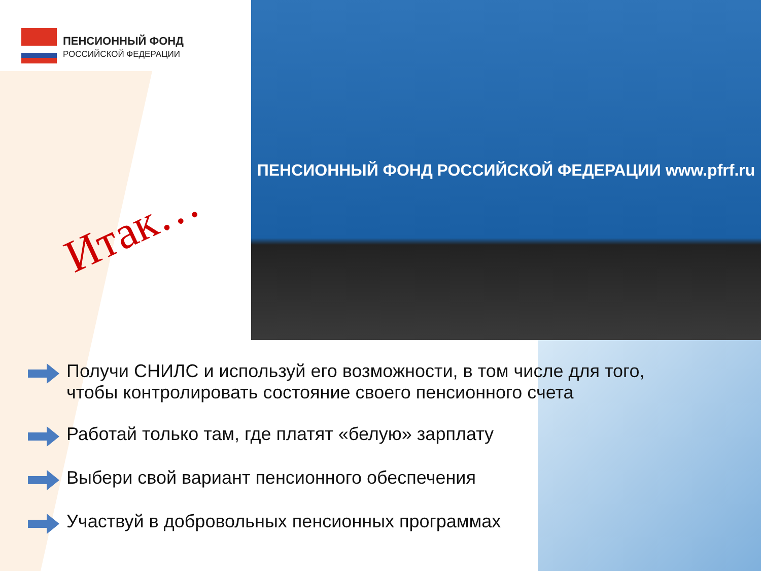ПЕНСИОННЫЙ ФОНД
РОССИЙСКОЙ ФЕДЕРАЦИИ
ПЕНСИОННЫЙ ФОНД РОССИЙСКОЙ ФЕДЕРАЦИИ www.pfrf.ru
Итак…
Получи СНИЛС и используй его возможности, в том числе для того, чтобы контролировать состояние своего пенсионного счета
Работай только там, где платят «белую» зарплату
Выбери свой вариант пенсионного обеспечения
Участвуй в добровольных пенсионных программах